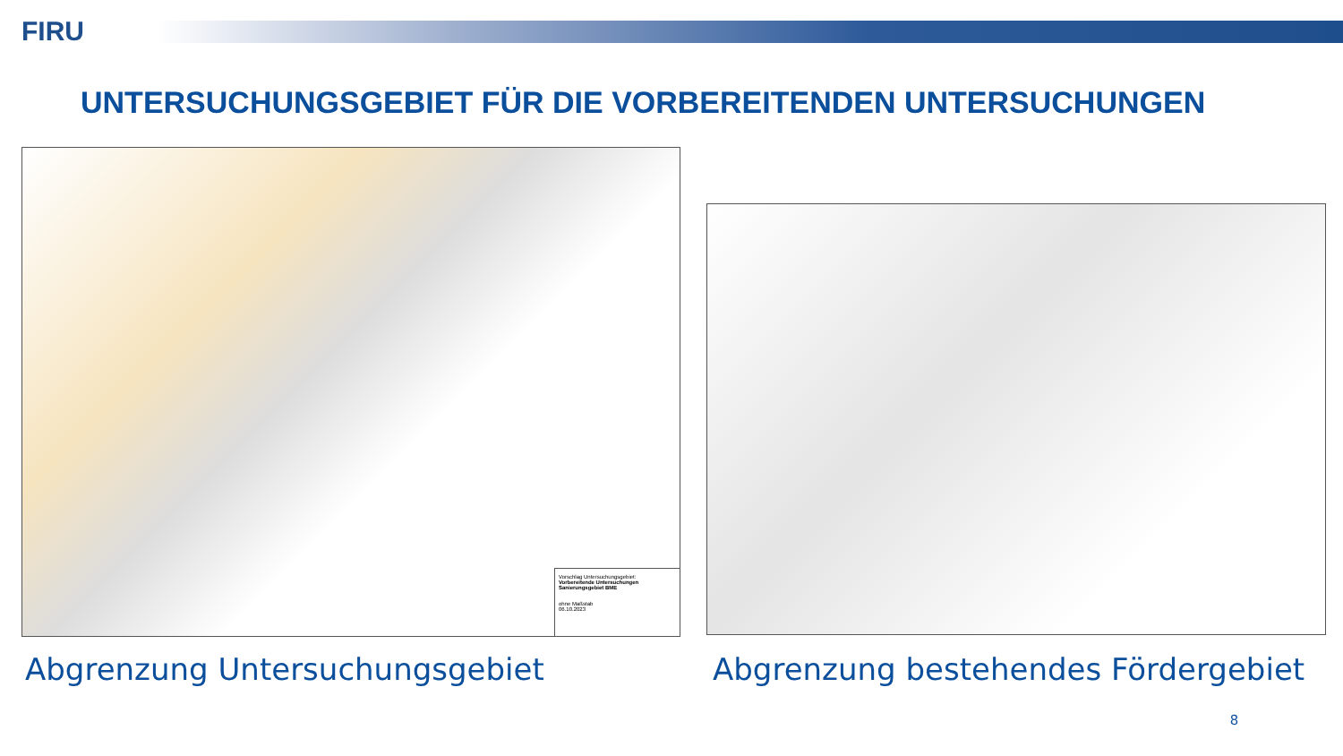FIRU
UNTERSUCHUNGSGEBIET FÜR DIE VORBEREITENDEN UNTERSUCHUNGEN
Vorschlag Untersuchungsgebiet:
Vorbereitende Untersuchungen Sanierungsgebiet BME
ohne Maßstab
06.10.2023
Abgrenzung Untersuchungsgebiet
Abgrenzung bestehendes Fördergebiet
8